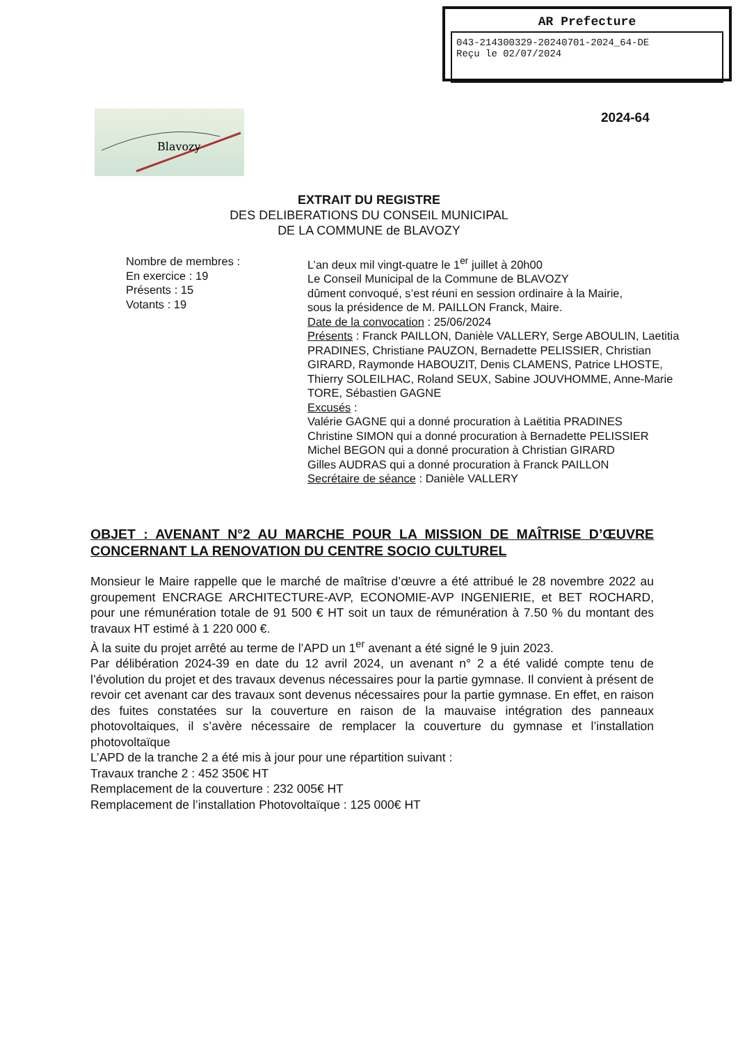AR Prefecture
043-214300329-20240701-2024_64-DE
Reçu le 02/07/2024
Blavozy
2024-64
EXTRAIT DU REGISTRE
DES DELIBERATIONS DU CONSEIL MUNICIPAL
DE LA COMMUNE de BLAVOZY
Nombre de membres :
En exercice : 19
Présents : 15
Votants : 19
L’an deux mil vingt-quatre le 1<sup>er</sup> juillet à 20h00
Le Conseil Municipal de la Commune de BLAVOZY
dûment convoqué, s’est réuni en session ordinaire à la Mairie,
sous la présidence de M. PAILLON Franck, Maire.
Date de la convocation : 25/06/2024
Présents : Franck PAILLON, Danièle VALLERY, Serge ABOULIN, Laetitia PRADINES, Christiane PAUZON, Bernadette PELISSIER, Christian GIRARD, Raymonde HABOUZIT, Denis CLAMENS, Patrice LHOSTE, Thierry SOLEILHAC, Roland SEUX, Sabine JOUVHOMME, Anne-Marie TORE, Sébastien GAGNE
Excusés :
Valérie GAGNE qui a donné procuration à Laëtitia PRADINES
Christine SIMON qui a donné procuration à Bernadette PELISSIER
Michel BEGON qui a donné procuration à Christian GIRARD
Gilles AUDRAS qui a donné procuration à Franck PAILLON
Secrétaire de séance : Danièle VALLERY
OBJET : AVENANT N°2 AU MARCHE POUR LA MISSION DE MAÎTRISE D’ŒUVRE CONCERNANT LA RENOVATION DU CENTRE SOCIO CULTUREL
Monsieur le Maire rappelle que le marché de maîtrise d’œuvre a été attribué le 28 novembre 2022 au groupement ENCRAGE ARCHITECTURE-AVP, ECONOMIE-AVP INGENIERIE, et BET ROCHARD, pour une rémunération totale de 91 500 € HT soit un taux de rémunération à 7.50 % du montant des travaux HT estimé à 1 220 000 €.
À la suite du projet arrêté au terme de l’APD un 1<sup>er</sup> avenant a été signé le 9 juin 2023.
Par délibération 2024-39 en date du 12 avril 2024, un avenant n° 2 a été validé compte tenu de l’évolution du projet et des travaux devenus nécessaires pour la partie gymnase. Il convient à présent de revoir cet avenant car des travaux sont devenus nécessaires pour la partie gymnase. En effet, en raison des fuites constatées sur la couverture en raison de la mauvaise intégration des panneaux photovoltaiques, il s’avère nécessaire de remplacer la couverture du gymnase et l’installation photovoltaïque
L’APD de la tranche 2 a été mis à jour pour une répartition suivant :
Travaux tranche 2 : 452 350€ HT
Remplacement de la couverture : 232 005€ HT
Remplacement de l’installation Photovoltaïque : 125 000€ HT